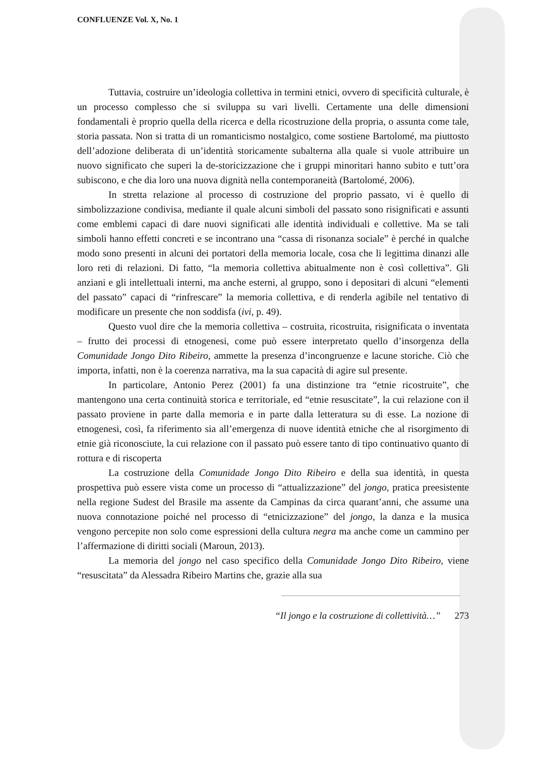CONFLUENZE Vol. X, No. 1
Tuttavia, costruire un’ideologia collettiva in termini etnici, ovvero di specificità culturale, è un processo complesso che si sviluppa su vari livelli. Certamente una delle dimensioni fondamentali è proprio quella della ricerca e della ricostruzione della propria, o assunta come tale, storia passata. Non si tratta di un romanticismo nostalgico, come sostiene Bartolomé, ma piuttosto dell’adozione deliberata di un’identità storicamente subalterna alla quale si vuole attribuire un nuovo significato che superi la de-storicizzazione che i gruppi minoritari hanno subito e tutt’ora subiscono, e che dia loro una nuova dignità nella contemporaneità (Bartolomé, 2006).
In stretta relazione al processo di costruzione del proprio passato, vi è quello di simbolizzazione condivisa, mediante il quale alcuni simboli del passato sono risignificati e assunti come emblemi capaci di dare nuovi significati alle identità individuali e collettive. Ma se tali simboli hanno effetti concreti e se incontrano una “cassa di risonanza sociale” è perché in qualche modo sono presenti in alcuni dei portatori della memoria locale, cosa che li legittima dinanzi alle loro reti di relazioni. Di fatto, “la memoria collettiva abitualmente non è così collettiva”. Gli anziani e gli intellettuali interni, ma anche esterni, al gruppo, sono i depositari di alcuni “elementi del passato” capaci di “rinfrescare” la memoria collettiva, e di renderla agibile nel tentativo di modificare un presente che non soddisfa (ivi, p. 49).
Questo vuol dire che la memoria collettiva – costruita, ricostruita, risignificata o inventata – frutto dei processi di etnogenesi, come può essere interpretato quello d’insorgenza della Comunidade Jongo Dito Ribeiro, ammette la presenza d’incongruenze e lacune storiche. Ciò che importa, infatti, non è la coerenza narrativa, ma la sua capacità di agire sul presente.
In particolare, Antonio Perez (2001) fa una distinzione tra “etnie ricostruite”, che mantengono una certa continuità storica e territoriale, ed “etnie resuscitate”, la cui relazione con il passato proviene in parte dalla memoria e in parte dalla letteratura su di esse. La nozione di etnogenesi, così, fa riferimento sia all’emergenza di nuove identità etniche che al risorgimento di etnie già riconosciute, la cui relazione con il passato può essere tanto di tipo continuativo quanto di rottura e di riscoperta
La costruzione della Comunidade Jongo Dito Ribeiro e della sua identità, in questa prospettiva può essere vista come un processo di “attualizzazione” del jongo, pratica preesistente nella regione Sudest del Brasile ma assente da Campinas da circa quarant’anni, che assume una nuova connotazione poiché nel processo di “etnicizzazione” del jongo, la danza e la musica vengono percepite non solo come espressioni della cultura negra ma anche come un cammino per l’affermazione di diritti sociali (Maroun, 2013).
La memoria del jongo nel caso specifico della Comunidade Jongo Dito Ribeiro, viene “resuscitata” da Alessadra Ribeiro Martins che, grazie alla sua
“Il jongo e la costruzione di collettività…” 273